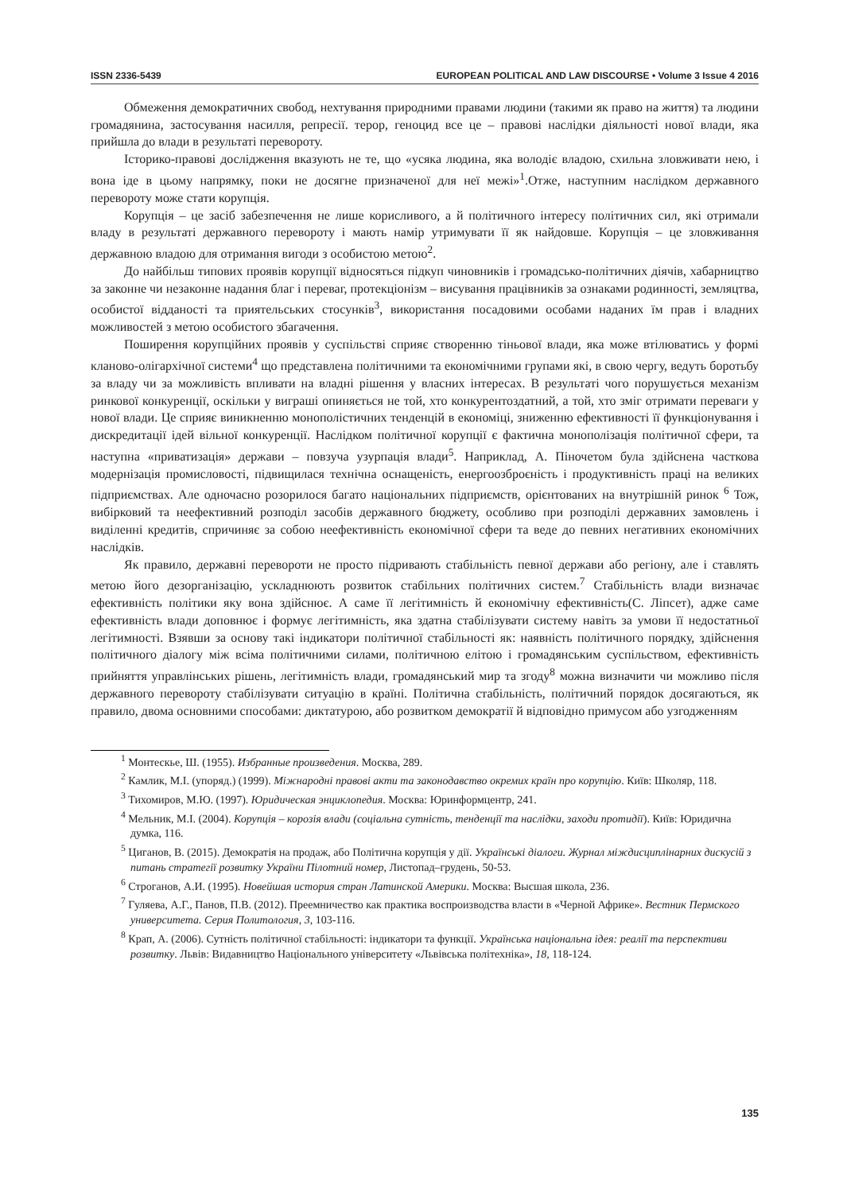ISSN 2336-5439 EUROPEAN POLITICAL AND LAW DISCOURSE • Volume 3 Issue 4 2016
Обмеження демократичних свобод, нехтування природними правами людини (такими як право на життя) та людини громадянина, застосування насилля, репресії. терор, геноцид все це – правові наслідки діяльності нової влади, яка прийшла до влади в результаті перевороту.
Історико-правові дослідження вказують не те, що «усяка людина, яка володіє владою, схильна зловживати нею, і вона іде в цьому напрямку, поки не досягне призначеної для неї межі»<sup>1</sup>.Отже, наступним наслідком державного перевороту може стати корупція.
Корупція – це засіб забезпечення не лише корисливого, а й політичного інтересу політичних сил, які отримали владу в результаті державного перевороту і мають намір утримувати її як найдовше. Корупція – це зловживання державною владою для отримання вигоди з особистою метою<sup>2</sup>.
До найбільш типових проявів корупції відносяться підкуп чиновників і громадсько-політичних діячів, хабарництво за законне чи незаконне надання благ і переваг, протекціонізм – висування працівників за ознаками родинності, земляцтва, особистої відданості та приятельських стосунків<sup>3</sup>, використання посадовими особами наданих їм прав і владних можливостей з метою особистого збагачення.
Поширення корупційних проявів у суспільстві сприяє створенню тіньової влади, яка може втілюватись у формі кланово-олігархічної системи<sup>4</sup> що представлена політичними та економічними групами які, в свою чергу, ведуть боротьбу за владу чи за можливість впливати на владні рішення у власних інтересах. В результаті чого порушується механізм ринкової конкуренції, оскільки у виграші опиняється не той, хто конкурентоздатний, а той, хто зміг отримати переваги у нової влади. Це сприяє виникненню монополістичних тенденцій в економіці, зниженню ефективності її функціонування і дискредитації ідей вільної конкуренції. Наслідком політичної корупції є фактична монополізація політичної сфери, та наступна «приватизація» держави – повзуча узурпація влади<sup>5</sup>. Наприклад, А. Піночетом була здійснена часткова модернізація промисловості, підвищилася технічна оснащеність, енергоозброєність і продуктивність праці на великих підприємствах. Але одночасно розорилося багато національних підприємств, орієнтованих на внутрішній ринок <sup>6</sup> Тож, вибірковий та неефективний розподіл засобів державного бюджету, особливо при розподілі державних замовлень і виділенні кредитів, спричиняє за собою неефективність економічної сфери та веде до певних негативних економічних наслідків.
Як правило, державні перевороти не просто підривають стабільність певної держави або регіону, але і ставлять метою його дезорганізацію, ускладнюють розвиток стабільних політичних систем.<sup>7</sup> Стабільність влади визначає ефективність політики яку вона здійснює. А саме її легітимність й економічну ефективність(С. Ліпсет), адже саме ефективність влади доповнює і формує легітимність, яка здатна стабілізувати систему навіть за умови її недостатньої легітимності. Взявши за основу такі індикатори політичної стабільності як: наявність політичного порядку, здійснення політичного діалогу між всіма політичними силами, політичною елітою і громадянським суспільством, ефективність прийняття управлінських рішень, легітимність влади, громадянський мир та згоду<sup>8</sup> можна визначити чи можливо після державного перевороту стабілізувати ситуацію в країні. Політична стабільність, політичний порядок досягаються, як правило, двома основними способами: диктатурою, або розвитком демократії й відповідно примусом або узгодженням
<sup>1</sup> Монтескье, Ш. (1955). Избранные произведения. Москва, 289.
<sup>2</sup> Камлик, М.І. (упоряд.) (1999). Міжнародні правові акти та законодавство окремих країн про корупцію. Київ: Школяр, 118.
<sup>3</sup> Тихомиров, М.Ю. (1997). Юридическая энциклопедия. Москва: Юринформцентр, 241.
<sup>4</sup> Мельник, М.І. (2004). Корупція – корозія влади (соціальна сутність, тенденції та наслідки, заходи протидії). Київ: Юридична думка, 116.
<sup>5</sup> Циганов, В. (2015). Демократія на продаж, або Політична корупція у дії. Українські діалоги. Журнал міждисциплінарних дискусій з питань стратегії розвитку України Пілотний номер, Листопад–грудень, 50-53.
<sup>6</sup> Строганов, А.И. (1995). Новейшая история стран Латинской Америки. Москва: Высшая школа, 236.
<sup>7</sup> Гуляева, А.Г., Панов, П.В. (2012). Преемничество как практика воспроизводства власти в «Черной Африке». Вестник Пермского университета. Серия Политология, 3, 103-116.
<sup>8</sup> Крап, А. (2006). Сутність політичної стабільності: індикатори та функції. Українська національна ідея: реалії та перспективи розвитку. Львів: Видавництво Національного університету «Львівська політехніка», 18, 118-124.
135